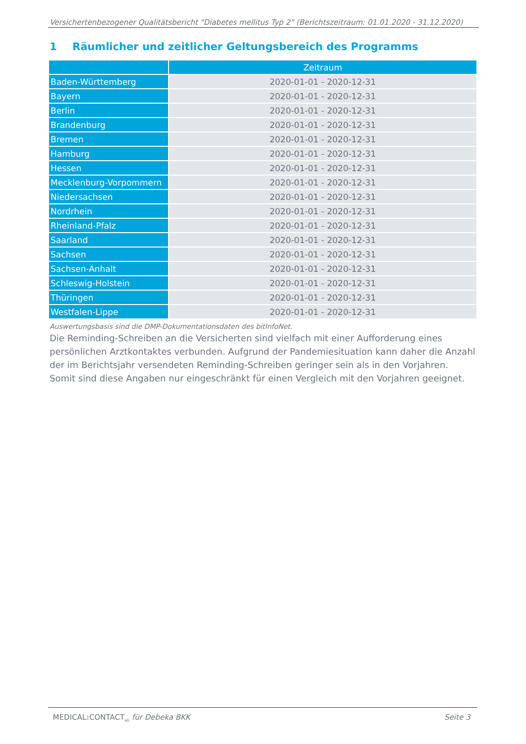Versichertenbezogener Qualitätsbericht "Diabetes mellitus Typ 2" (Berichtszeitraum: 01.01.2020 - 31.12.2020)
1 Räumlicher und zeitlicher Geltungsbereich des Programms
| | Zeitraum |
| --- | --- |
| Baden-Württemberg | 2020-01-01 - 2020-12-31 |
| Bayern | 2020-01-01 - 2020-12-31 |
| Berlin | 2020-01-01 - 2020-12-31 |
| Brandenburg | 2020-01-01 - 2020-12-31 |
| Bremen | 2020-01-01 - 2020-12-31 |
| Hamburg | 2020-01-01 - 2020-12-31 |
| Hessen | 2020-01-01 - 2020-12-31 |
| Mecklenburg-Vorpommern | 2020-01-01 - 2020-12-31 |
| Niedersachsen | 2020-01-01 - 2020-12-31 |
| Nordrhein | 2020-01-01 - 2020-12-31 |
| Rheinland-Pfalz | 2020-01-01 - 2020-12-31 |
| Saarland | 2020-01-01 - 2020-12-31 |
| Sachsen | 2020-01-01 - 2020-12-31 |
| Sachsen-Anhalt | 2020-01-01 - 2020-12-31 |
| Schleswig-Holstein | 2020-01-01 - 2020-12-31 |
| Thüringen | 2020-01-01 - 2020-12-31 |
| Westfalen-Lippe | 2020-01-01 - 2020-12-31 |
Auswertungsbasis sind die DMP-Dokumentationsdaten des bitInfoNet.
Die Reminding-Schreiben an die Versicherten sind vielfach mit einer Aufforderung eines persönlichen Arztkontaktes verbunden. Aufgrund der Pandemiesituation kann daher die Anzahl der im Berichtsjahr versendeten Reminding-Schreiben geringer sein als in den Vorjahren. Somit sind diese Angaben nur eingeschränkt für einen Vergleich mit den Vorjahren geeignet.
MEDICAL: CONTACT<sub>AG</sub> für Debeka BKK Seite 3